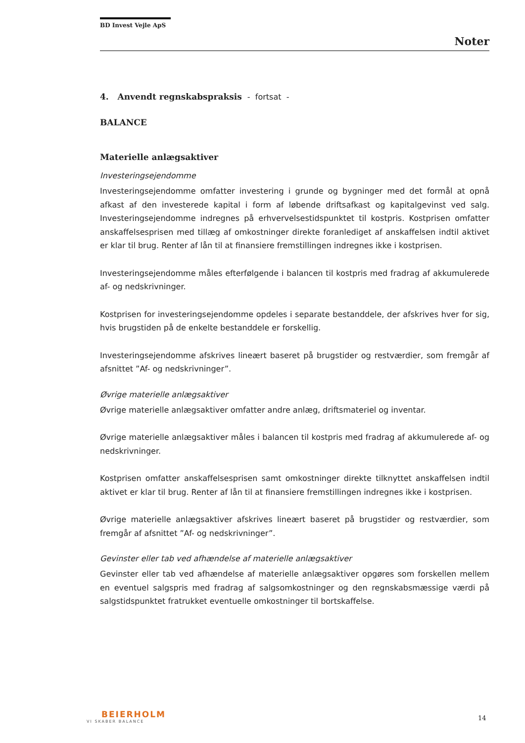BD Invest Vejle ApS
Noter
4. Anvendt regnskabspraksis - fortsat -
BALANCE
Materielle anlægsaktiver
Investeringsejendomme
Investeringsejendomme omfatter investering i grunde og bygninger med det formål at opnå afkast af den investerede kapital i form af løbende driftsafkast og kapitalgevinst ved salg. Investeringsejendomme indregnes på erhvervelsestidspunktet til kostpris. Kostprisen omfatter anskaffelsesprisen med tillæg af omkostninger direkte foranlediget af anskaffelsen indtil aktivet er klar til brug. Renter af lån til at finansiere fremstillingen indregnes ikke i kostprisen.
Investeringsejendomme måles efterfølgende i balancen til kostpris med fradrag af akkumulerede af- og nedskrivninger.
Kostprisen for investeringsejendomme opdeles i separate bestanddele, der afskrives hver for sig, hvis brugstiden på de enkelte bestanddele er forskellig.
Investeringsejendomme afskrives lineært baseret på brugstider og restværdier, som fremgår af afsnittet ”Af- og nedskrivninger”.
Øvrige materielle anlægsaktiver
Øvrige materielle anlægsaktiver omfatter andre anlæg, driftsmateriel og inventar.
Øvrige materielle anlægsaktiver måles i balancen til kostpris med fradrag af akkumulerede af- og nedskrivninger.
Kostprisen omfatter anskaffelsesprisen samt omkostninger direkte tilknyttet anskaffelsen indtil aktivet er klar til brug. Renter af lån til at finansiere fremstillingen indregnes ikke i kostprisen.
Øvrige materielle anlægsaktiver afskrives lineært baseret på brugstider og restværdier, som fremgår af afsnittet ”Af- og nedskrivninger”.
Gevinster eller tab ved afhændelse af materielle anlægsaktiver
Gevinster eller tab ved afhændelse af materielle anlægsaktiver opgøres som forskellen mellem en eventuel salgspris med fradrag af salgsomkostninger og den regnskabsmæssige værdi på salgstidspunktet fratrukket eventuelle omkostninger til bortskaffelse.
BEIERHOLM
VI SKABER BALANCE
14